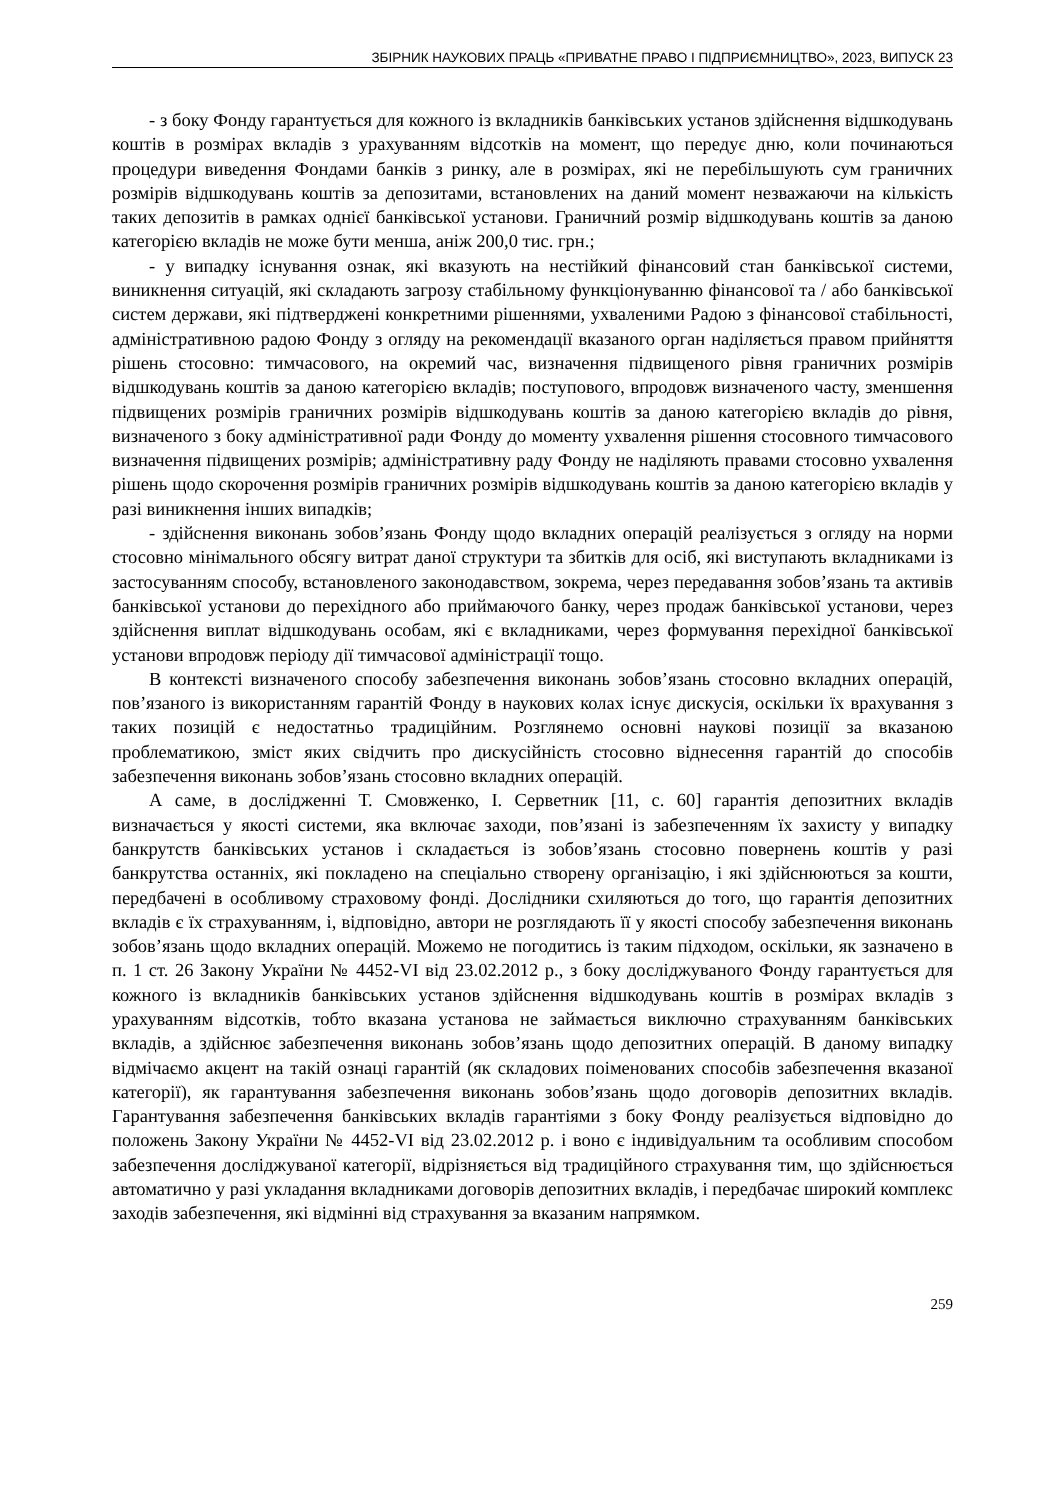ЗБІРНИК НАУКОВИХ ПРАЦЬ «ПРИВАТНЕ ПРАВО І ПІДПРИЄМНИЦТВО», 2023, ВИПУСК 23
- з боку Фонду гарантується для кожного із вкладників банківських установ здійснення відшкодувань коштів в розмірах вкладів з урахуванням відсотків на момент, що передує дню, коли починаються процедури виведення Фондами банків з ринку, але в розмірах, які не перебільшують сум граничних розмірів відшкодувань коштів за депозитами, встановлених на даний момент незважаючи на кількість таких депозитів в рамках однієї банківської установи. Граничний розмір відшкодувань коштів за даною категорією вкладів не може бути менша, аніж 200,0 тис. грн.;
- у випадку існування ознак, які вказують на нестійкий фінансовий стан банківської системи, виникнення ситуацій, які складають загрозу стабільному функціонуванню фінансової та / або банківської систем держави, які підтверджені конкретними рішеннями, ухваленими Радою з фінансової стабільності, адміністративною радою Фонду з огляду на рекомендації вказаного орган наділяється правом прийняття рішень стосовно: тимчасового, на окремий час, визначення підвищеного рівня граничних розмірів відшкодувань коштів за даною категорією вкладів; поступового, впродовж визначеного часту, зменшення підвищених розмірів граничних розмірів відшкодувань коштів за даною категорією вкладів до рівня, визначеного з боку адміністративної ради Фонду до моменту ухвалення рішення стосовного тимчасового визначення підвищених розмірів; адміністративну раду Фонду не наділяють правами стосовно ухвалення рішень щодо скорочення розмірів граничних розмірів відшкодувань коштів за даною категорією вкладів у разі виникнення інших випадків;
- здійснення виконань зобов’язань Фонду щодо вкладних операцій реалізується з огляду на норми стосовно мінімального обсягу витрат даної структури та збитків для осіб, які виступають вкладниками із застосуванням способу, встановленого законодавством, зокрема, через передавання зобов’язань та активів банківської установи до перехідного або приймаючого банку, через продаж банківської установи, через здійснення виплат відшкодувань особам, які є вкладниками, через формування перехідної банківської установи впродовж періоду дії тимчасової адміністрації тощо.
В контексті визначеного способу забезпечення виконань зобов’язань стосовно вкладних операцій, пов’язаного із використанням гарантій Фонду в наукових колах існує дискусія, оскільки їх врахування з таких позицій є недостатньо традиційним. Розглянемо основні наукові позиції за вказаною проблематикою, зміст яких свідчить про дискусійність стосовно віднесення гарантій до способів забезпечення виконань зобов’язань стосовно вкладних операцій.
А саме, в дослідженні Т. Смовженко, І. Серветник [11, с. 60] гарантія депозитних вкладів визначається у якості системи, яка включає заходи, пов’язані із забезпеченням їх захисту у випадку банкрутств банківських установ і складається із зобов’язань стосовно повернень коштів у разі банкрутства останніх, які покладено на спеціально створену організацію, і які здійснюються за кошти, передбачені в особливому страховому фонді. Дослідники схиляються до того, що гарантія депозитних вкладів є їх страхуванням, і, відповідно, автори не розглядають її у якості способу забезпечення виконань зобов’язань щодо вкладних операцій. Можемо не погодитись із таким підходом, оскільки, як зазначено в п. 1 ст. 26 Закону України № 4452-VI від 23.02.2012 р., з боку досліджуваного Фонду гарантується для кожного із вкладників банківських установ здійснення відшкодувань коштів в розмірах вкладів з урахуванням відсотків, тобто вказана установа не займається виключно страхуванням банківських вкладів, а здійснює забезпечення виконань зобов’язань щодо депозитних операцій. В даному випадку відмічаємо акцент на такій ознаці гарантій (як складових поіменованих способів забезпечення вказаної категорії), як гарантування забезпечення виконань зобов’язань щодо договорів депозитних вкладів. Гарантування забезпечення банківських вкладів гарантіями з боку Фонду реалізується відповідно до положень Закону України № 4452-VI від 23.02.2012 р. і воно є індивідуальним та особливим способом забезпечення досліджуваної категорії, відрізняється від традиційного страхування тим, що здійснюється автоматично у разі укладання вкладниками договорів депозитних вкладів, і передбачає широкий комплекс заходів забезпечення, які відмінні від страхування за вказаним напрямком.
259